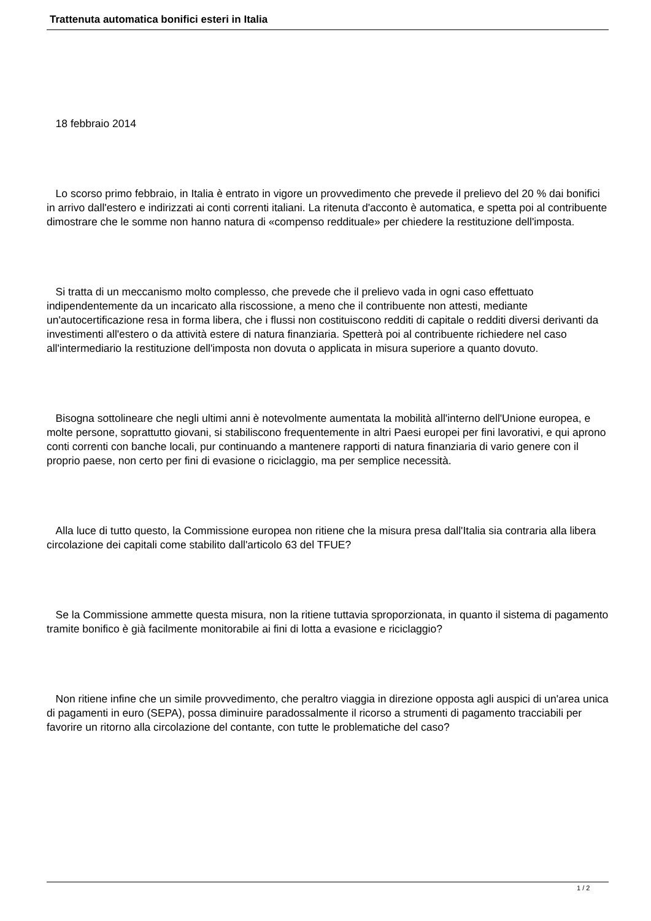Trattenuta automatica bonifici esteri in Italia
18 febbraio 2014
Lo scorso primo febbraio, in Italia è entrato in vigore un provvedimento che prevede il prelievo del 20 % dai bonifici in arrivo dall'estero e indirizzati ai conti correnti italiani. La ritenuta d'acconto è automatica, e spetta poi al contribuente dimostrare che le somme non hanno natura di «compenso reddituale» per chiedere la restituzione dell'imposta.
Si tratta di un meccanismo molto complesso, che prevede che il prelievo vada in ogni caso effettuato indipendentemente da un incaricato alla riscossione, a meno che il contribuente non attesti, mediante un'autocertificazione resa in forma libera, che i flussi non costituiscono redditi di capitale o redditi diversi derivanti da investimenti all'estero o da attività estere di natura finanziaria. Spetterà poi al contribuente richiedere nel caso all'intermediario la restituzione dell'imposta non dovuta o applicata in misura superiore a quanto dovuto.
Bisogna sottolineare che negli ultimi anni è notevolmente aumentata la mobilità all'interno dell'Unione europea, e molte persone, soprattutto giovani, si stabiliscono frequentemente in altri Paesi europei per fini lavorativi, e qui aprono conti correnti con banche locali, pur continuando a mantenere rapporti di natura finanziaria di vario genere con il proprio paese, non certo per fini di evasione o riciclaggio, ma per semplice necessità.
Alla luce di tutto questo, la Commissione europea non ritiene che la misura presa dall'Italia sia contraria alla libera circolazione dei capitali come stabilito dall'articolo 63 del TFUE?
Se la Commissione ammette questa misura, non la ritiene tuttavia sproporzionata, in quanto il sistema di pagamento tramite bonifico è già facilmente monitorabile ai fini di lotta a evasione e riciclaggio?
Non ritiene infine che un simile provvedimento, che peraltro viaggia in direzione opposta agli auspici di un'area unica di pagamenti in euro (SEPA), possa diminuire paradossalmente il ricorso a strumenti di pagamento tracciabili per favorire un ritorno alla circolazione del contante, con tutte le problematiche del caso?
1 / 2